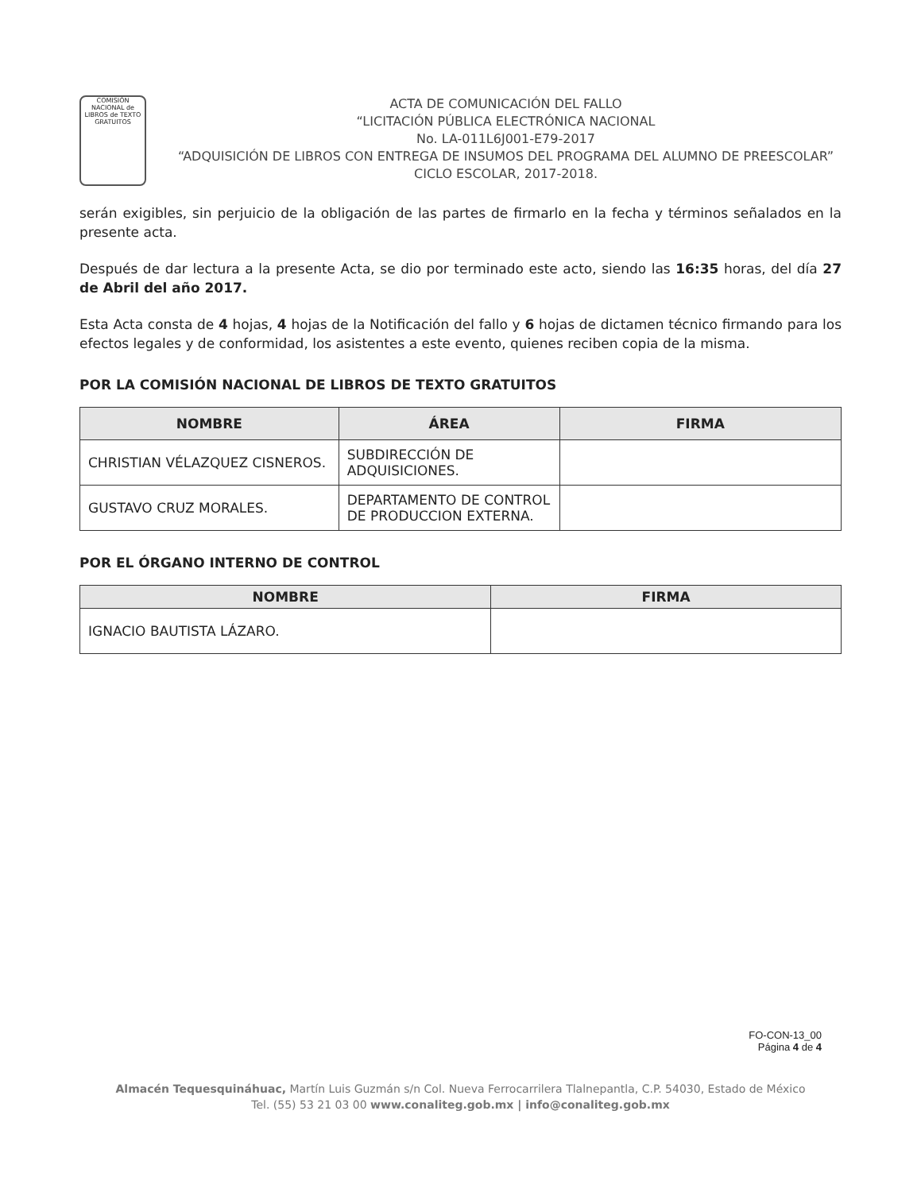COMISIÓN NACIONAL de LIBROS de TEXTO GRATUITOS
ACTA DE COMUNICACIÓN DEL FALLO
“LICITACIÓN PÚBLICA ELECTRÓNICA NACIONAL
No. LA-011L6J001-E79-2017
“ADQUISICIÓN DE LIBROS CON ENTREGA DE INSUMOS DEL PROGRAMA DEL ALUMNO DE PREESCOLAR”
CICLO ESCOLAR, 2017-2018.
serán exigibles, sin perjuicio de la obligación de las partes de firmarlo en la fecha y términos señalados en la presente acta.
Después de dar lectura a la presente Acta, se dio por terminado este acto, siendo las 16:35 horas, del día 27 de Abril del año 2017.
Esta Acta consta de 4 hojas, 4 hojas de la Notificación del fallo y 6 hojas de dictamen técnico firmando para los efectos legales y de conformidad, los asistentes a este evento, quienes reciben copia de la misma.
POR LA COMISIÓN NACIONAL DE LIBROS DE TEXTO GRATUITOS
| NOMBRE | ÁREA | FIRMA |
| --- | --- | --- |
| CHRISTIAN VÉLAZQUEZ CISNEROS. | SUBDIRECCIÓN DE ADQUISICIONES. | |
| GUSTAVO CRUZ MORALES. | DEPARTAMENTO DE CONTROL DE PRODUCCION EXTERNA. | |
POR EL ÓRGANO INTERNO DE CONTROL
| NOMBRE | FIRMA |
| --- | --- |
| IGNACIO BAUTISTA LÁZARO. | |
FO-CON-13_00
Página 4 de 4
Almacén Tequesquináhuac, Martín Luis Guzmán s/n Col. Nueva Ferrocarrilera Tlalnepantla, C.P. 54030, Estado de México
Tel. (55) 53 21 03 00 www.conaliteg.gob.mx | info@conaliteg.gob.mx